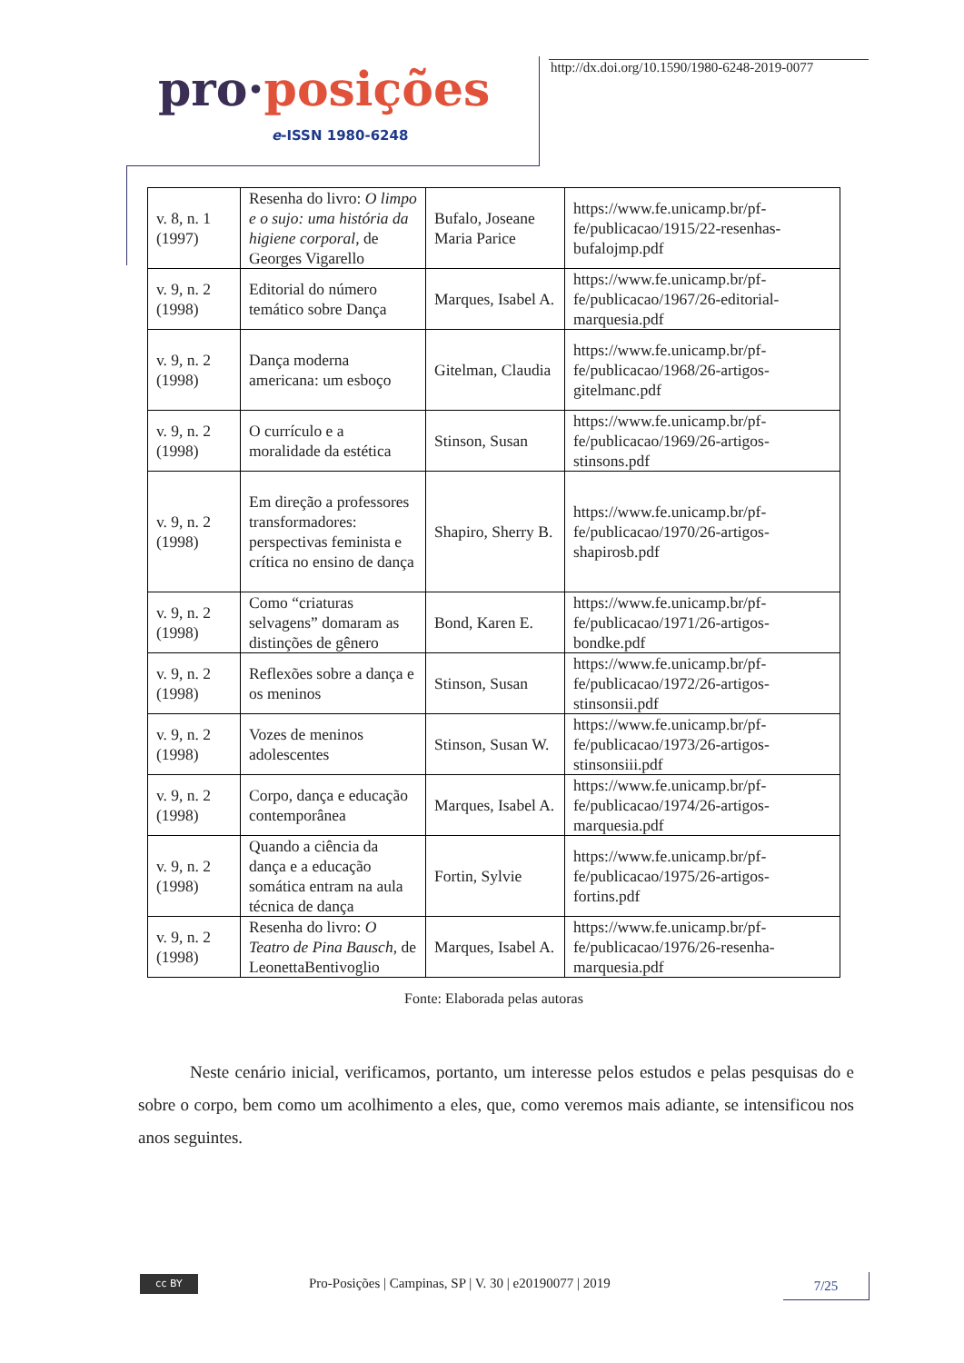pro·posições
e-ISSN 1980-6248
http://dx.doi.org/10.1590/1980-6248-2019-0077
| v. 8, n. 1 (1997) | Resenha do livro: O limpo e o sujo: uma história da higiene corporal , de Georges Vigarello | Bufalo, Joseane Maria Parice | https://www.fe.unicamp.br/pf-fe/publicacao/1915/22-resenhas-bufalojmp.pdf |
| v. 9, n. 2 (1998) | Editorial do número temático sobre Dança | Marques, Isabel A. | https://www.fe.unicamp.br/pf-fe/publicacao/1967/26-editorial-marquesia.pdf |
| v. 9, n. 2 (1998) | Dança moderna americana: um esboço | Gitelman, Claudia | https://www.fe.unicamp.br/pf-fe/publicacao/1968/26-artigos-gitelmanc.pdf |
| v. 9, n. 2 (1998) | O currículo e a moralidade da estética | Stinson, Susan | https://www.fe.unicamp.br/pf-fe/publicacao/1969/26-artigos-stinsons.pdf |
| v. 9, n. 2 (1998) | Em direção a professores transformadores: perspectivas feminista e crítica no ensino de dança | Shapiro, Sherry B. | https://www.fe.unicamp.br/pf-fe/publicacao/1970/26-artigos-shapirosb.pdf |
| v. 9, n. 2 (1998) | Como “criaturas selvagens” domaram as distinções de gênero | Bond, Karen E. | https://www.fe.unicamp.br/pf-fe/publicacao/1971/26-artigos-bondke.pdf |
| v. 9, n. 2 (1998) | Reflexões sobre a dança e os meninos | Stinson, Susan | https://www.fe.unicamp.br/pf-fe/publicacao/1972/26-artigos-stinsonsii.pdf |
| v. 9, n. 2 (1998) | Vozes de meninos adolescentes | Stinson, Susan W. | https://www.fe.unicamp.br/pf-fe/publicacao/1973/26-artigos-stinsonsiii.pdf |
| v. 9, n. 2 (1998) | Corpo, dança e educação contemporânea | Marques, Isabel A. | https://www.fe.unicamp.br/pf-fe/publicacao/1974/26-artigos-marquesia.pdf |
| v. 9, n. 2 (1998) | Quando a ciência da dança e a educação somática entram na aula técnica de dança | Fortin, Sylvie | https://www.fe.unicamp.br/pf-fe/publicacao/1975/26-artigos-fortins.pdf |
| v. 9, n. 2 (1998) | Resenha do livro: O Teatro de Pina Bausch , de LeonettaBentivoglio | Marques, Isabel A. | https://www.fe.unicamp.br/pf-fe/publicacao/1976/26-resenha-marquesia.pdf |
Fonte: Elaborada pelas autoras
   Neste cenário inicial, verificamos, portanto, um interesse pelos estudos e pelas pesquisas do e sobre o corpo, bem como um acolhimento a eles, que, como veremos mais adiante, se intensificou nos anos seguintes.
cc BY
Pro-Posições | Campinas, SP | V. 30 | e20190077 | 2019
7/25